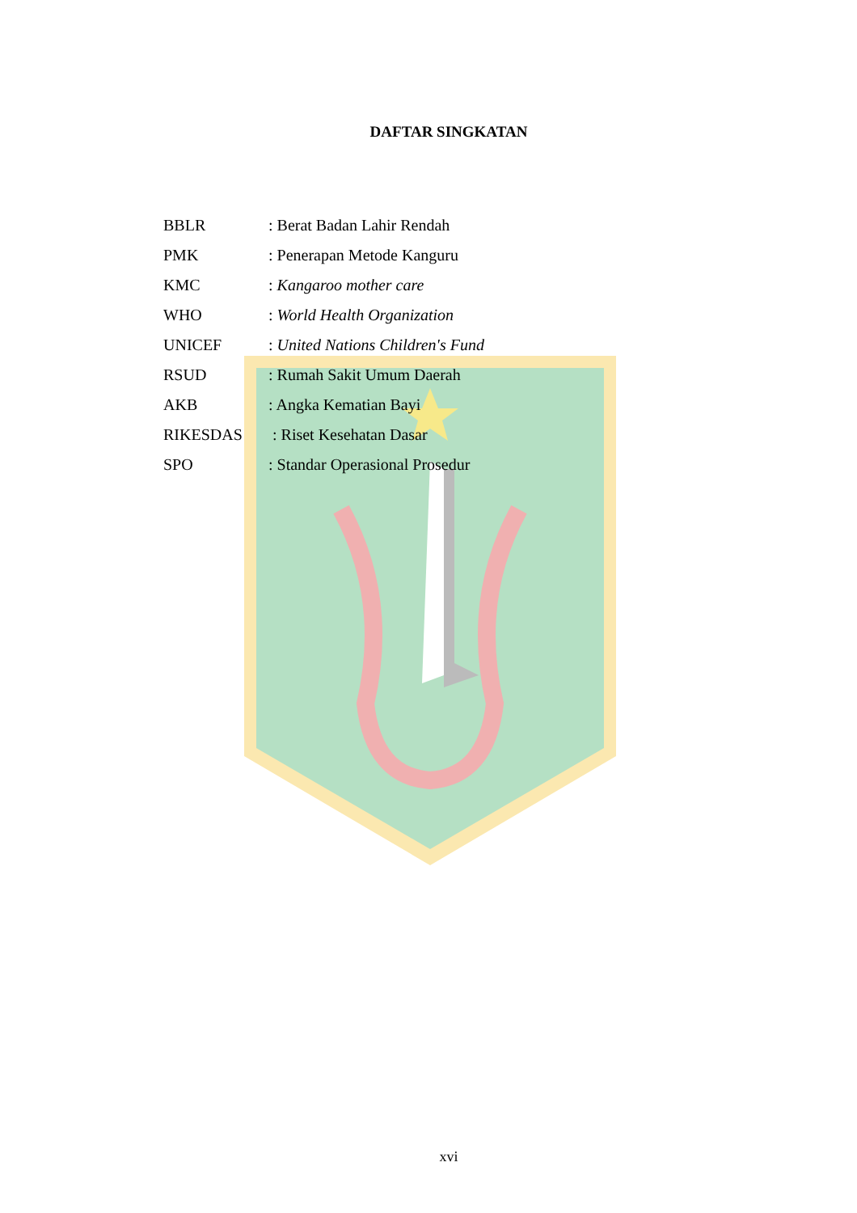DAFTAR SINGKATAN
BBLR: Berat Badan Lahir Rendah
PMK: Penerapan Metode Kanguru
KMC: Kangaroo mother care
WHO: World Health Organization
UNICEF: United Nations Children's Fund
RSUD: Rumah Sakit Umum Daerah
AKB: Angka Kematian Bayi
RIKESDAS : Riset Kesehatan Dasar
SPO: Standar Operasional Prosedur
xvi